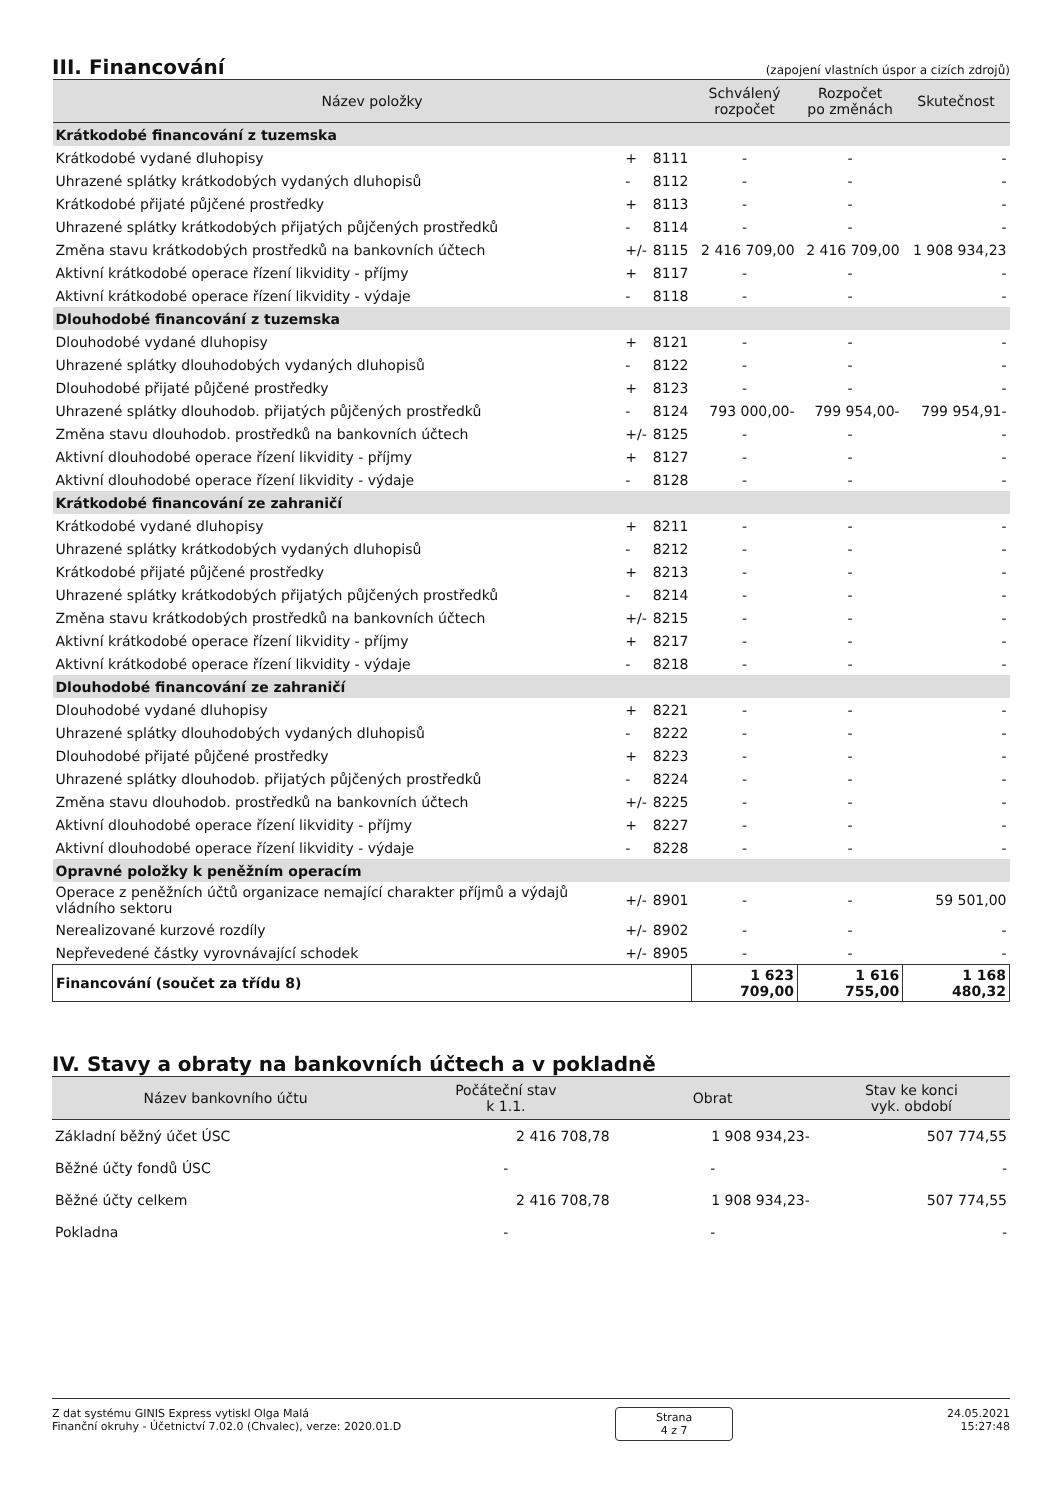III. Financování
(zapojení vlastních úspor a cizích zdrojů)
| Název položky | | | Schválený rozpočet | Rozpočet po změnách | Skutečnost |
| --- | --- | --- | --- | --- | --- |
| Krátkodobé financování z tuzemska | | | | | |
| Krátkodobé vydané dluhopisy | + | 8111 | - | - | - |
| Uhrazené splátky krátkodobých vydaných dluhopisů | - | 8112 | - | - | - |
| Krátkodobé přijaté půjčené prostředky | + | 8113 | - | - | - |
| Uhrazené splátky krátkodobých přijatých půjčených prostředků | - | 8114 | - | - | - |
| Změna stavu krátkodobých prostředků na bankovních účtech | +/- | 8115 | 2 416 709,00 | 2 416 709,00 | 1 908 934,23 |
| Aktivní krátkodobé operace řízení likvidity - příjmy | + | 8117 | - | - | - |
| Aktivní krátkodobé operace řízení likvidity - výdaje | - | 8118 | - | - | - |
| Dlouhodobé financování z tuzemska | | | | | |
| Dlouhodobé vydané dluhopisy | + | 8121 | - | - | - |
| Uhrazené splátky dlouhodobých vydaných dluhopisů | - | 8122 | - | - | - |
| Dlouhodobé přijaté půjčené prostředky | + | 8123 | - | - | - |
| Uhrazené splátky dlouhodob. přijatých půjčených prostředků | - | 8124 | 793 000,00- | 799 954,00- | 799 954,91- |
| Změna stavu dlouhodob. prostředků na bankovních účtech | +/- | 8125 | - | - | - |
| Aktivní dlouhodobé operace řízení likvidity - příjmy | + | 8127 | - | - | - |
| Aktivní dlouhodobé operace řízení likvidity - výdaje | - | 8128 | - | - | - |
| Krátkodobé financování ze zahraničí | | | | | |
| Krátkodobé vydané dluhopisy | + | 8211 | - | - | - |
| Uhrazené splátky krátkodobých vydaných dluhopisů | - | 8212 | - | - | - |
| Krátkodobé přijaté půjčené prostředky | + | 8213 | - | - | - |
| Uhrazené splátky krátkodobých přijatých půjčených prostředků | - | 8214 | - | - | - |
| Změna stavu krátkodobých prostředků na bankovních účtech | +/- | 8215 | - | - | - |
| Aktivní krátkodobé operace řízení likvidity - příjmy | + | 8217 | - | - | - |
| Aktivní krátkodobé operace řízení likvidity - výdaje | - | 8218 | - | - | - |
| Dlouhodobé financování ze zahraničí | | | | | |
| Dlouhodobé vydané dluhopisy | + | 8221 | - | - | - |
| Uhrazené splátky dlouhodobých vydaných dluhopisů | - | 8222 | - | - | - |
| Dlouhodobé přijaté půjčené prostředky | + | 8223 | - | - | - |
| Uhrazené splátky dlouhodob. přijatých půjčených prostředků | - | 8224 | - | - | - |
| Změna stavu dlouhodob. prostředků na bankovních účtech | +/- | 8225 | - | - | - |
| Aktivní dlouhodobé operace řízení likvidity - příjmy | + | 8227 | - | - | - |
| Aktivní dlouhodobé operace řízení likvidity - výdaje | - | 8228 | - | - | - |
| Opravné položky k peněžním operacím | | | | | |
| Operace z peněžních účtů organizace nemající charakter příjmů a výdajů vládního sektoru | +/- | 8901 | - | - | 59 501,00 |
| Nerealizované kurzové rozdíly | +/- | 8902 | - | - | - |
| Nepřevedené částky vyrovnávající schodek | +/- | 8905 | - | - | - |
| Financování (součet za třídu 8) | | | 1 623 709,00 | 1 616 755,00 | 1 168 480,32 |
IV. Stavy a obraty na bankovních účtech a v pokladně
| Název bankovního účtu | Počáteční stav k 1.1. | Obrat | Stav ke konci vyk. období |
| --- | --- | --- | --- |
| Základní běžný účet ÚSC | 2 416 708,78 | 1 908 934,23- | 507 774,55 |
| Běžné účty fondů ÚSC | - | - | - |
| Běžné účty celkem | 2 416 708,78 | 1 908 934,23- | 507 774,55 |
| Pokladna | - | - | - |
Z dat systému GINIS Express vytiskl Olga Malá
Finanční okruhy - Účetnictví 7.02.0 (Chvalec), verze: 2020.01.D
Strana
4 z 7
24.05.2021
15:27:48